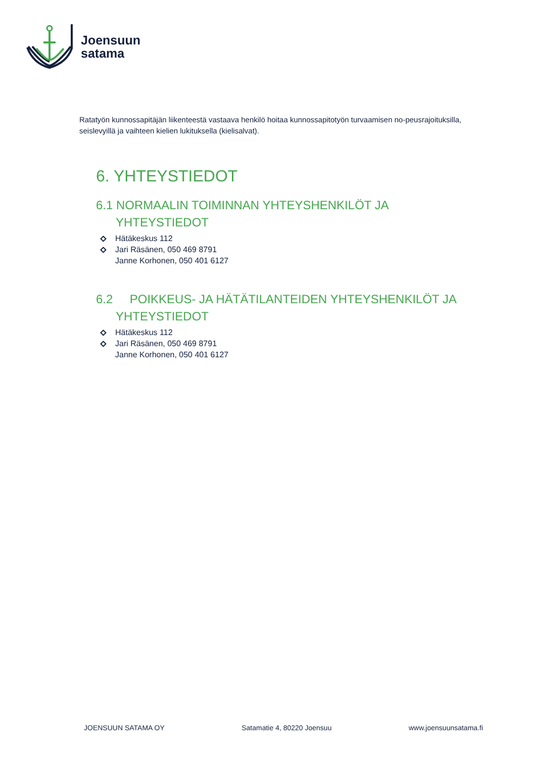Joensuun
satama
Ratatyön kunnossapitäjän liikenteestä vastaava henkilö hoitaa kunnossapitotyön turvaamisen no-peusrajoituksilla, seislevyillä ja vaihteen kielien lukituksella (kielisalvat).
6. YHTEYSTIEDOT
6.1 NORMAALIN TOIMINNAN YHTEYSHENKILÖT JA YHTEYSTIEDOT
Hätäkeskus 112
Jari Räsänen, 050 469 8791
Janne Korhonen, 050 401 6127
6.2 POIKKEUS- JA HÄTÄTILANTEIDEN YHTEYSHENKILÖT JA YHTEYSTIEDOT
Hätäkeskus 112
Jari Räsänen, 050 469 8791
Janne Korhonen, 050 401 6127
JOENSUUN SATAMA OY Satamatie 4, 80220 Joensuu www.joensuunsatama.fi